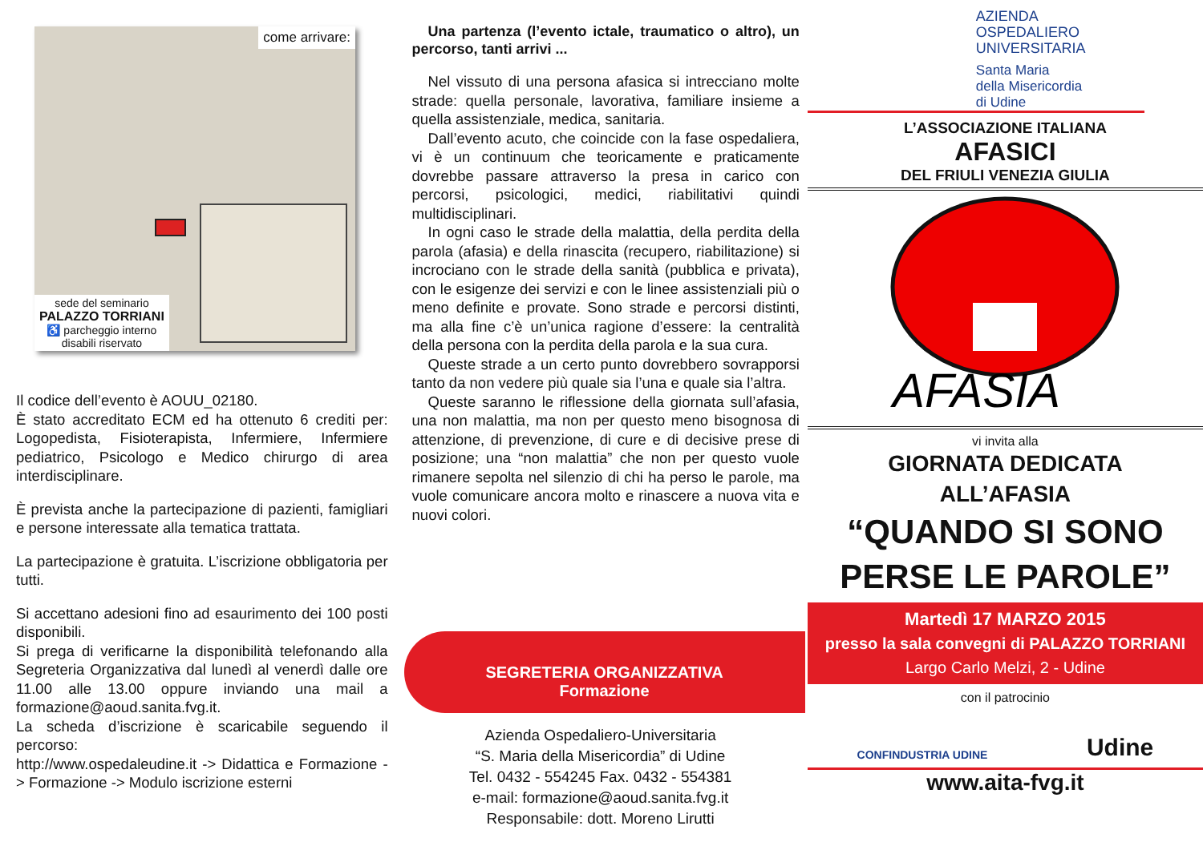come arrivare:
sede del seminario
PALAZZO TORRIANI
♿ parcheggio interno
disabili riservato
Il codice dell’evento è AOUU_02180.
È stato accreditato ECM ed ha ottenuto 6 crediti per: Logopedista, Fisioterapista, Infermiere, Infermiere pediatrico, Psicologo e Medico chirurgo di area interdisciplinare.
È prevista anche la partecipazione di pazienti, famigliari e persone interessate alla tematica trattata.
La partecipazione è gratuita. L’iscrizione obbligatoria per tutti.
Si accettano adesioni fino ad esaurimento dei 100 posti disponibili.
Si prega di verificarne la disponibilità telefonando alla Segreteria Organizzativa dal lunedì al venerdì dalle ore 11.00 alle 13.00 oppure inviando una mail a formazione@aoud.sanita.fvg.it.
La scheda d’iscrizione è scaricabile seguendo il percorso:
http://www.ospedaleudine.it -> Didattica e Formazione -> Formazione -> Modulo iscrizione esterni
Una partenza (l’evento ictale, traumatico o altro), un percorso, tanti arrivi ...
Nel vissuto di una persona afasica si intrecciano molte strade: quella personale, lavorativa, familiare insieme a quella assistenziale, medica, sanitaria.
Dall’evento acuto, che coincide con la fase ospedaliera, vi è un continuum che teoricamente e praticamente dovrebbe passare attraverso la presa in carico con percorsi, psicologici, medici, riabilitativi quindi multidisciplinari.
In ogni caso le strade della malattia, della perdita della parola (afasia) e della rinascita (recupero, riabilitazione) si incrociano con le strade della sanità (pubblica e privata), con le esigenze dei servizi e con le linee assistenziali più o meno definite e provate. Sono strade e percorsi distinti, ma alla fine c’è un’unica ragione d’essere: la centralità della persona con la perdita della parola e la sua cura.
Queste strade a un certo punto dovrebbero sovrapporsi tanto da non vedere più quale sia l’una e quale sia l’altra.
Queste saranno le riflessione della giornata sull’afasia, una non malattia, ma non per questo meno bisognosa di attenzione, di prevenzione, di cure e di decisive prese di posizione; una “non malattia” che non per questo vuole rimanere sepolta nel silenzio di chi ha perso le parole, ma vuole comunicare ancora molto e rinascere a nuova vita e nuovi colori.
SEGRETERIA ORGANIZZATIVA
Formazione
Azienda Ospedaliero-Universitaria
“S. Maria della Misericordia” di Udine
Tel. 0432 - 554245 Fax. 0432 - 554381
e-mail: formazione@aoud.sanita.fvg.it
Responsabile: dott. Moreno Lirutti
AZIENDA
OSPEDALIERO
UNIVERSITARIA
Santa Maria
della Misericordia
di Udine
L’ASSOCIAZIONE ITALIANA
AFASICI
DEL FRIULI VENEZIA GIULIA
AFASIA
vi invita alla
GIORNATA DEDICATA
ALL’AFASIA
“QUANDO SI SONO
PERSE LE PAROLE”
Martedì 17 MARZO 2015
presso la sala convegni di PALAZZO TORRIANI
Largo Carlo Melzi, 2 - Udine
con il patrocinio
CONFINDUSTRIA UDINE Udine
www.aita-fvg.it